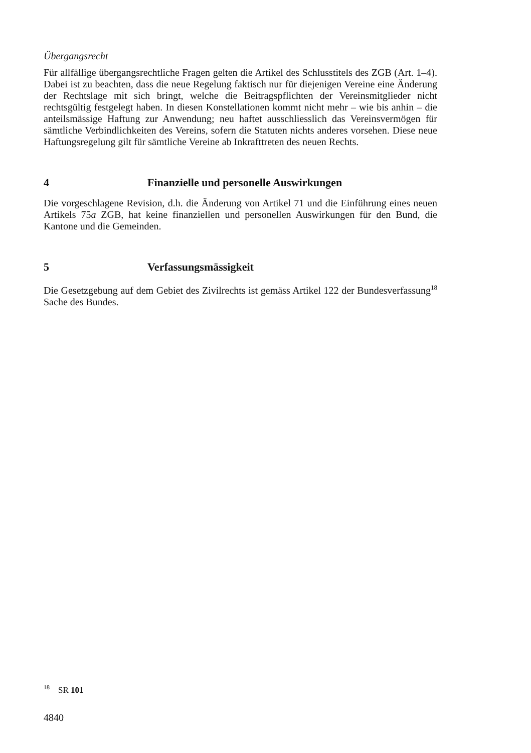Übergangsrecht
Für allfällige übergangsrechtliche Fragen gelten die Artikel des Schlusstitels des ZGB (Art. 1–4). Dabei ist zu beachten, dass die neue Regelung faktisch nur für diejenigen Vereine eine Änderung der Rechtslage mit sich bringt, welche die Beitragspflichten der Vereinsmitglieder nicht rechtsgültig festgelegt haben. In diesen Konstellationen kommt nicht mehr – wie bis anhin – die anteilsmässige Haftung zur Anwendung; neu haftet ausschliesslich das Vereinsvermögen für sämtliche Verbindlichkeiten des Vereins, sofern die Statuten nichts anderes vorsehen. Diese neue Haftungsregelung gilt für sämtliche Vereine ab Inkrafttreten des neuen Rechts.
4 Finanzielle und personelle Auswirkungen
Die vorgeschlagene Revision, d.h. die Änderung von Artikel 71 und die Einführung eines neuen Artikels 75a ZGB, hat keine finanziellen und personellen Auswirkungen für den Bund, die Kantone und die Gemeinden.
5 Verfassungsmässigkeit
Die Gesetzgebung auf dem Gebiet des Zivilrechts ist gemäss Artikel 122 der Bundesverfassung<sup>18</sup> Sache des Bundes.
<sup>18</sup> SR 101
4840